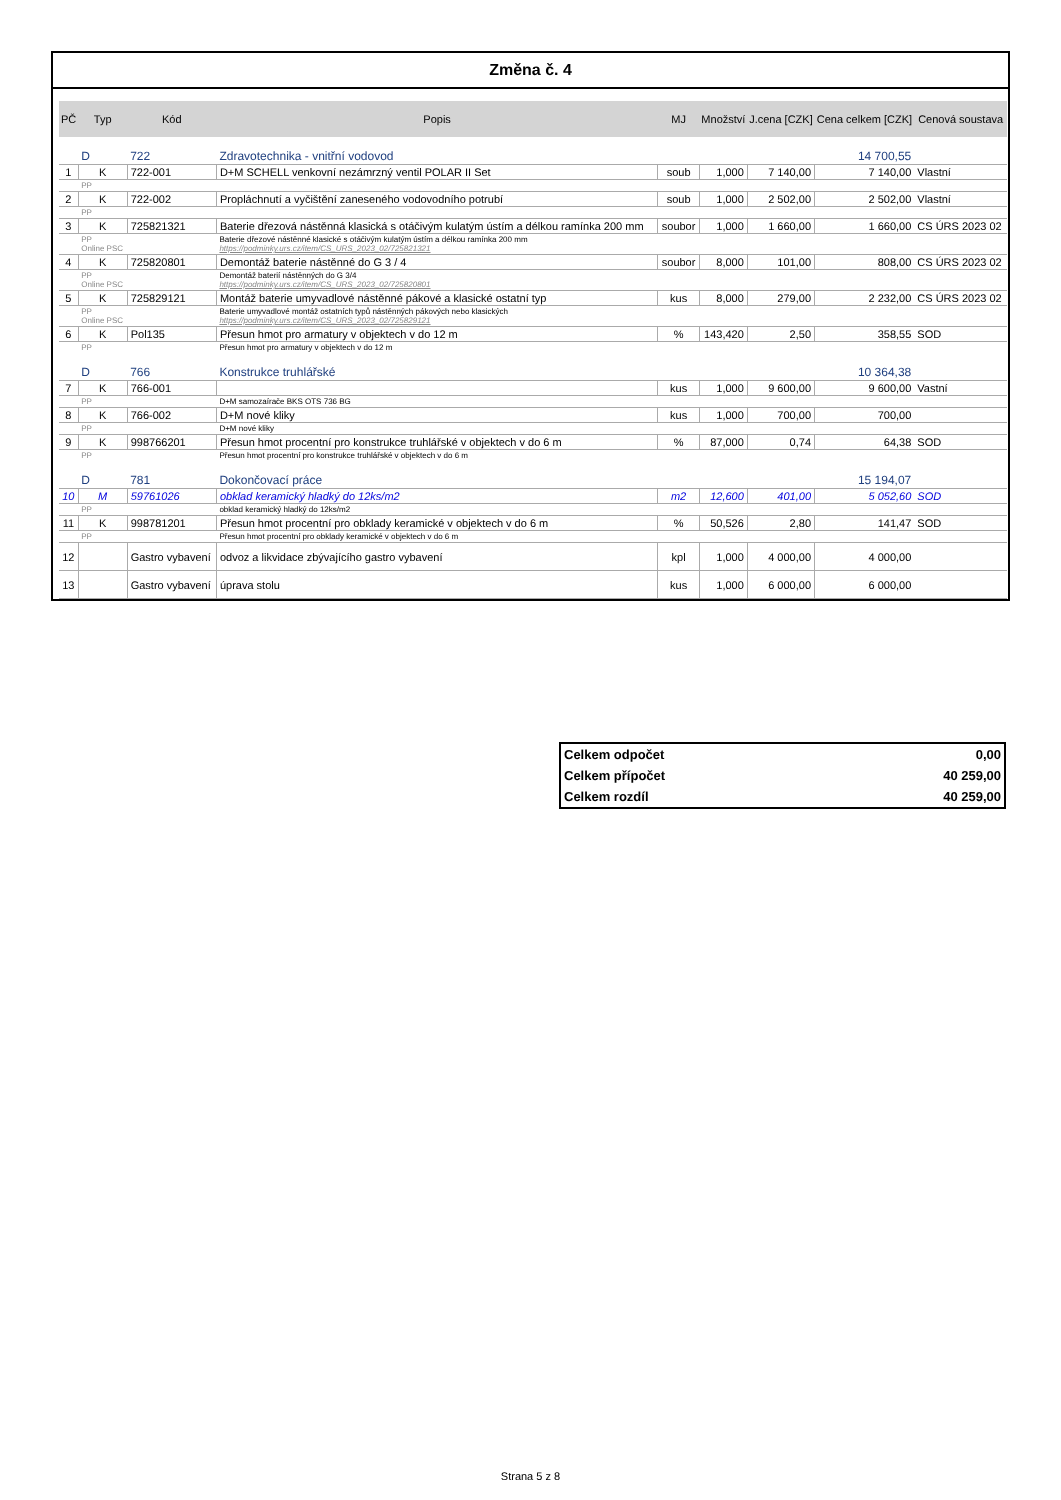Změna č. 4
| PČ | Typ | Kód | Popis | MJ | Množství | J.cena [CZK] | Cena celkem [CZK] | Cenová soustava |
| --- | --- | --- | --- | --- | --- | --- | --- | --- |
| | D | 722 | Zdravotechnika - vnitřní vodovod | | | | 14 700,55 | |
| 1 | K | 722-001 | D+M SCHELL venkovní nezámrzný ventil POLAR II Set | soub | 1,000 | 7 140,00 | 7 140,00 | Vlastní |
| | PP | | | | | | | |
| 2 | K | 722-002 | Propláchnutí a vyčištění zaneseného vodovodního potrubí | soub | 1,000 | 2 502,00 | 2 502,00 | Vlastní |
| | PP | | | | | | | |
| 3 | K | 725821321 | Baterie dřezová nástěnná klasická s otáčivým kulatým ústím a délkou ramínka 200 mm | soubor | 1,000 | 1 660,00 | 1 660,00 | CS ÚRS 2023 02 |
| | PP Online PSC | | Baterie dřezové nástěnné klasické s otáčivým kulatým ústím a délkou ramínka 200 mm https://podminky.urs.cz/item/CS_URS_2023_02/725821321 | | | | | |
| 4 | K | 725820801 | Demontáž baterie nástěnné do G 3 / 4 | soubor | 8,000 | 101,00 | 808,00 | CS ÚRS 2023 02 |
| | PP Online PSC | | Demontáž baterií nástěnných do G 3/4 https://podminky.urs.cz/item/CS_URS_2023_02/725820801 | | | | | |
| 5 | K | 725829121 | Montáž baterie umyvadlové nástěnné pákové a klasické ostatní typ | kus | 8,000 | 279,00 | 2 232,00 | CS ÚRS 2023 02 |
| | PP Online PSC | | Baterie umyvadlové montáž ostatních typů nástěnných pákových nebo klasických https://podminky.urs.cz/item/CS_URS_2023_02/725829121 | | | | | |
| 6 | K | Pol135 | Přesun hmot pro armatury v objektech v do 12 m | % | 143,420 | 2,50 | 358,55 | SOD |
| | PP | | Přesun hmot pro armatury v objektech v do 12 m | | | | | |
| | D | 766 | Konstrukce truhlářské | | | | 10 364,38 | |
| 7 | K | 766-001 | | kus | 1,000 | 9 600,00 | 9 600,00 | Vastní |
| | PP | | D+M samozaírače BKS OTS 736 BG | | | | | |
| 8 | K | 766-002 | D+M nové kliky | kus | 1,000 | 700,00 | 700,00 | |
| | PP | | D+M nové kliky | | | | | |
| 9 | K | 998766201 | Přesun hmot procentní pro konstrukce truhlářské v objektech v do 6 m | % | 87,000 | 0,74 | 64,38 | SOD |
| | PP | | Přesun hmot procentní pro konstrukce truhlářské v objektech v do 6 m | | | | | |
| | D | 781 | Dokončovací práce | | | | 15 194,07 | |
| 10 | M | 59761026 | obklad keramický hladký do 12ks/m2 | m2 | 12,600 | 401,00 | 5 052,60 | SOD |
| | PP | | obklad keramický hladký do 12ks/m2 | | | | | |
| 11 | K | 998781201 | Přesun hmot procentní pro obklady keramické v objektech v do 6 m | % | 50,526 | 2,80 | 141,47 | SOD |
| | PP | | Přesun hmot procentní pro obklady keramické v objektech v do 6 m | | | | | |
| 12 | | Gastro vybavení | odvoz a likvidace zbývajícího gastro vybavení | kpl | 1,000 | 4 000,00 | 4 000,00 | |
| 13 | | Gastro vybavení | úprava stolu | kus | 1,000 | 6 000,00 | 6 000,00 | |
Celkem odpočet 0,00
Celkem přípočet 40 259,00
Celkem rozdíl 40 259,00
Strana 5 z 8